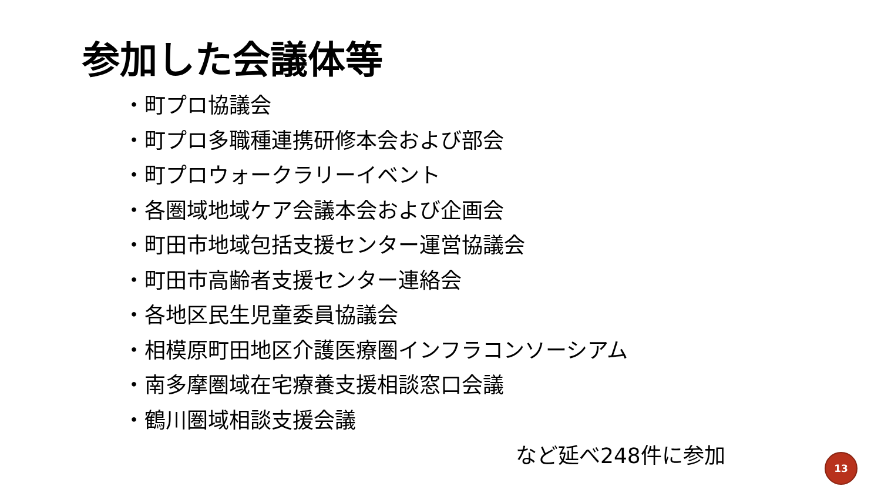参加した会議体等
・町プロ協議会
・町プロ多職種連携研修本会および部会
・町プロウォークラリーイベント
・各圏域地域ケア会議本会および企画会
・町田市地域包括支援センター運営協議会
・町田市高齢者支援センター連絡会
・各地区民生児童委員協議会
・相模原町田地区介護医療圏インフラコンソーシアム
・南多摩圏域在宅療養支援相談窓口会議
・鶴川圏域相談支援会議
など延べ248件に参加 13